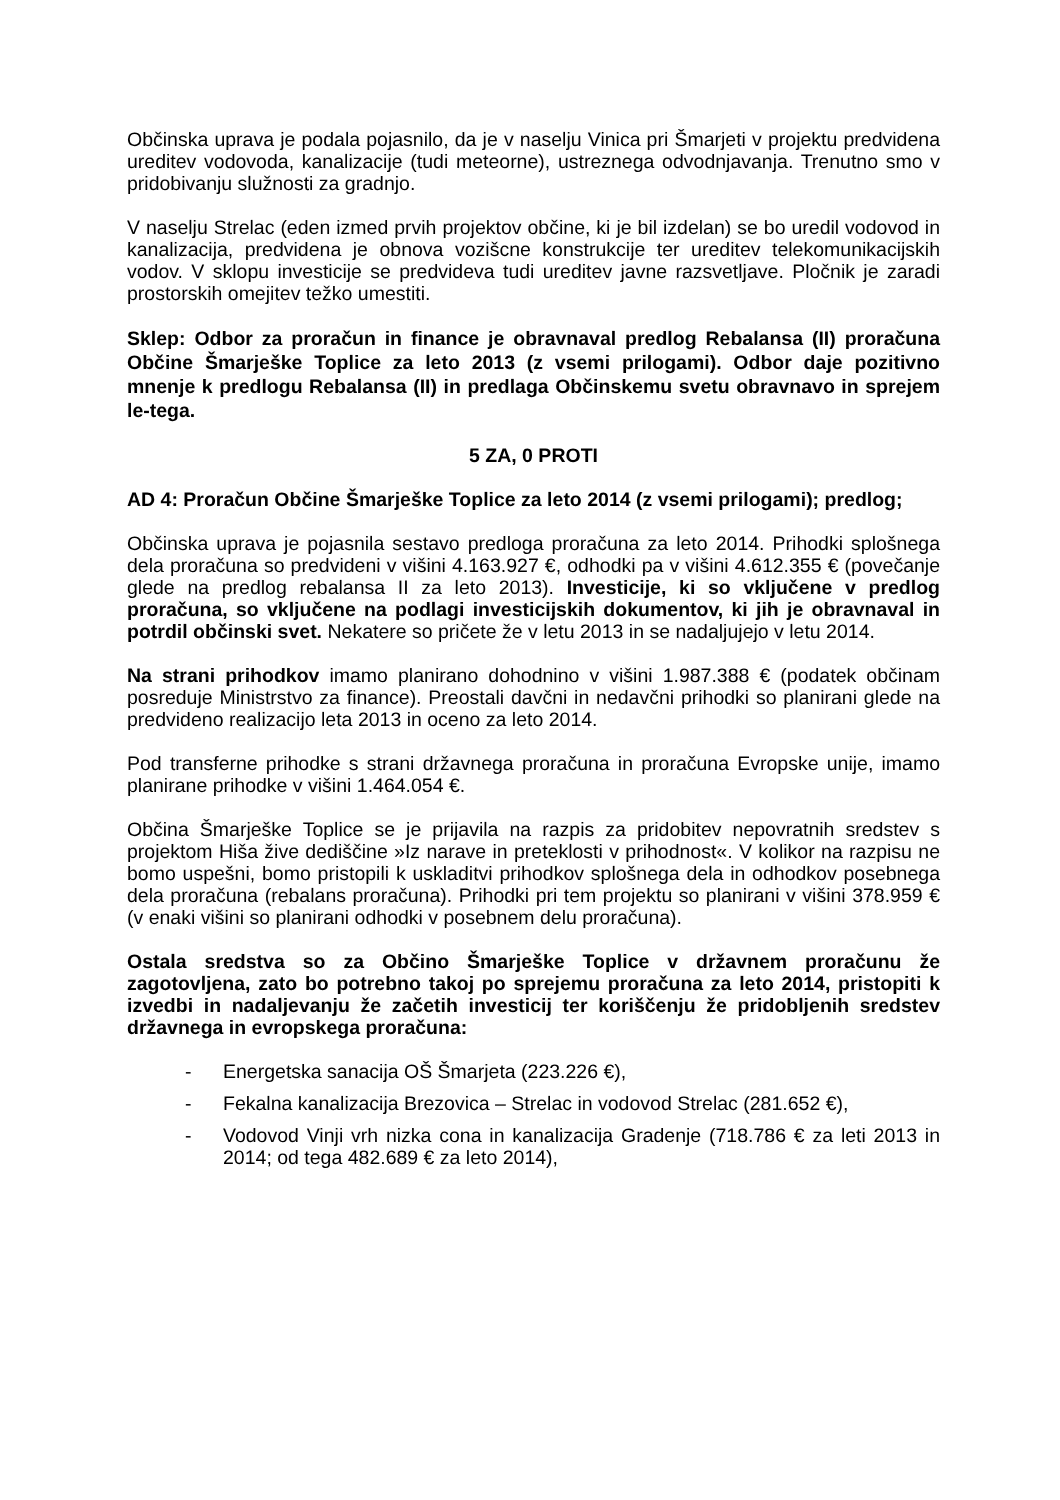Občinska uprava je podala pojasnilo, da je v naselju Vinica pri Šmarjeti v projektu predvidena ureditev vodovoda, kanalizacije (tudi meteorne), ustreznega odvodnjavanja. Trenutno smo v pridobivanju služnosti za gradnjo.
V naselju Strelac (eden izmed prvih projektov občine, ki je bil izdelan) se bo uredil vodovod in kanalizacija, predvidena je obnova vozišcne konstrukcije ter ureditev telekomunikacijskih vodov. V sklopu investicije se predvideva tudi ureditev javne razsvetljave. Pločnik je zaradi prostorskih omejitev težko umestiti.
Sklep: Odbor za proračun in finance je obravnaval predlog Rebalansa (II) proračuna Občine Šmarješke Toplice za leto 2013 (z vsemi prilogami). Odbor daje pozitivno mnenje k predlogu Rebalansa (II) in predlaga Občinskemu svetu obravnavo in sprejem le-tega.
5 ZA, 0 PROTI
AD 4: Proračun Občine Šmarješke Toplice za leto 2014 (z vsemi prilogami); predlog;
Občinska uprava je pojasnila sestavo predloga proračuna za leto 2014. Prihodki splošnega dela proračuna so predvideni v višini 4.163.927 €, odhodki pa v višini 4.612.355 € (povečanje glede na predlog rebalansa II za leto 2013). Investicije, ki so vključene v predlog proračuna, so vključene na podlagi investicijskih dokumentov, ki jih je obravnaval in potrdil občinski svet. Nekatere so pričete že v letu 2013 in se nadaljujejo v letu 2014.
Na strani prihodkov imamo planirano dohodnino v višini 1.987.388 € (podatek občinam posreduje Ministrstvo za finance). Preostali davčni in nedavčni prihodki so planirani glede na predvideno realizacijo leta 2013 in oceno za leto 2014.
Pod transferne prihodke s strani državnega proračuna in proračuna Evropske unije, imamo planirane prihodke v višini 1.464.054 €.
Občina Šmarješke Toplice se je prijavila na razpis za pridobitev nepovratnih sredstev s projektom Hiša žive dediščine »Iz narave in preteklosti v prihodnost«. V kolikor na razpisu ne bomo uspešni, bomo pristopili k uskladitvi prihodkov splošnega dela in odhodkov posebnega dela proračuna (rebalans proračuna). Prihodki pri tem projektu so planirani v višini 378.959 € (v enaki višini so planirani odhodki v posebnem delu proračuna).
Ostala sredstva so za Občino Šmarješke Toplice v državnem proračunu že zagotovljena, zato bo potrebno takoj po sprejemu proračuna za leto 2014, pristopiti k izvedbi in nadaljevanju že začetih investicij ter koriščenju že pridobljenih sredstev državnega in evropskega proračuna:
- Energetska sanacija OŠ Šmarjeta (223.226 €),
- Fekalna kanalizacija Brezovica – Strelac in vodovod Strelac (281.652 €),
- Vodovod Vinji vrh nizka cona in kanalizacija Gradenje (718.786 € za leti 2013 in 2014; od tega 482.689 € za leto 2014),